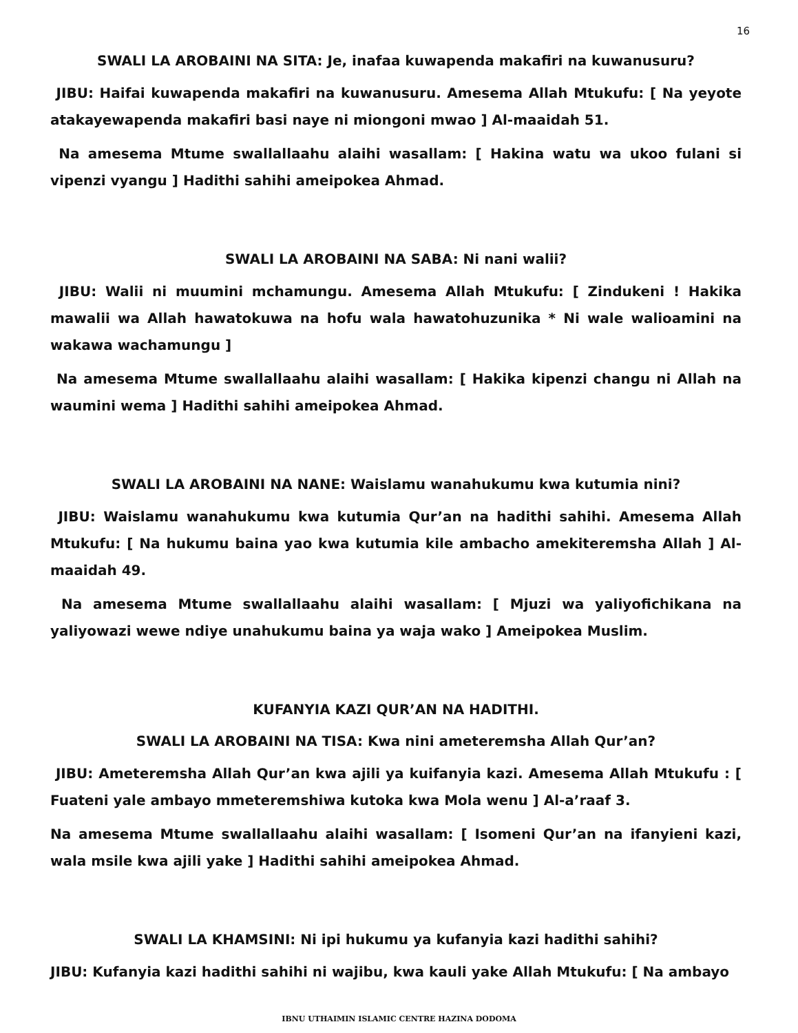16
SWALI LA AROBAINI NA SITA: Je, inafaa kuwapenda makafiri na kuwanusuru?
JIBU: Haifai kuwapenda makafiri na kuwanusuru. Amesema Allah Mtukufu: [ Na yeyote atakayewapenda makafiri basi naye ni miongoni mwao ] Al-maaidah 51.
Na amesema Mtume swallallaahu alaihi wasallam: [ Hakina watu wa ukoo fulani si vipenzi vyangu ] Hadithi sahihi ameipokea Ahmad.
SWALI LA AROBAINI NA SABA: Ni nani walii?
JIBU: Walii ni muumini mchamungu. Amesema Allah Mtukufu: [ Zindukeni ! Hakika mawalii wa Allah hawatokuwa na hofu wala hawatohuzunika * Ni wale walioamini na wakawa wachamungu ]
Na amesema Mtume swallallaahu alaihi wasallam: [ Hakika kipenzi changu ni Allah na waumini wema ] Hadithi sahihi ameipokea Ahmad.
SWALI LA AROBAINI NA NANE: Waislamu wanahukumu kwa kutumia nini?
JIBU: Waislamu wanahukumu kwa kutumia Qur’an na hadithi sahihi. Amesema Allah Mtukufu: [ Na hukumu baina yao kwa kutumia kile ambacho amekiteremsha Allah ] Al-maaidah 49.
Na amesema Mtume swallallaahu alaihi wasallam: [ Mjuzi wa yaliyofichikana na yaliyowazi wewe ndiye unahukumu baina ya waja wako ] Ameipokea Muslim.
KUFANYIA KAZI QUR’AN NA HADITHI.
SWALI LA AROBAINI NA TISA: Kwa nini ameteremsha Allah Qur’an?
JIBU: Ameteremsha Allah Qur’an kwa ajili ya kuifanyia kazi. Amesema Allah Mtukufu : [ Fuateni yale ambayo mmeteremshiwa kutoka kwa Mola wenu ] Al-a’raaf 3.
Na amesema Mtume swallallaahu alaihi wasallam: [ Isomeni Qur’an na ifanyieni kazi, wala msile kwa ajili yake ] Hadithi sahihi ameipokea Ahmad.
SWALI LA KHAMSINI: Ni ipi hukumu ya kufanyia kazi hadithi sahihi?
JIBU: Kufanyia kazi hadithi sahihi ni wajibu, kwa kauli yake Allah Mtukufu: [ Na ambayo
IBNU UTHAIMIN ISLAMIC CENTRE HAZINA DODOMA